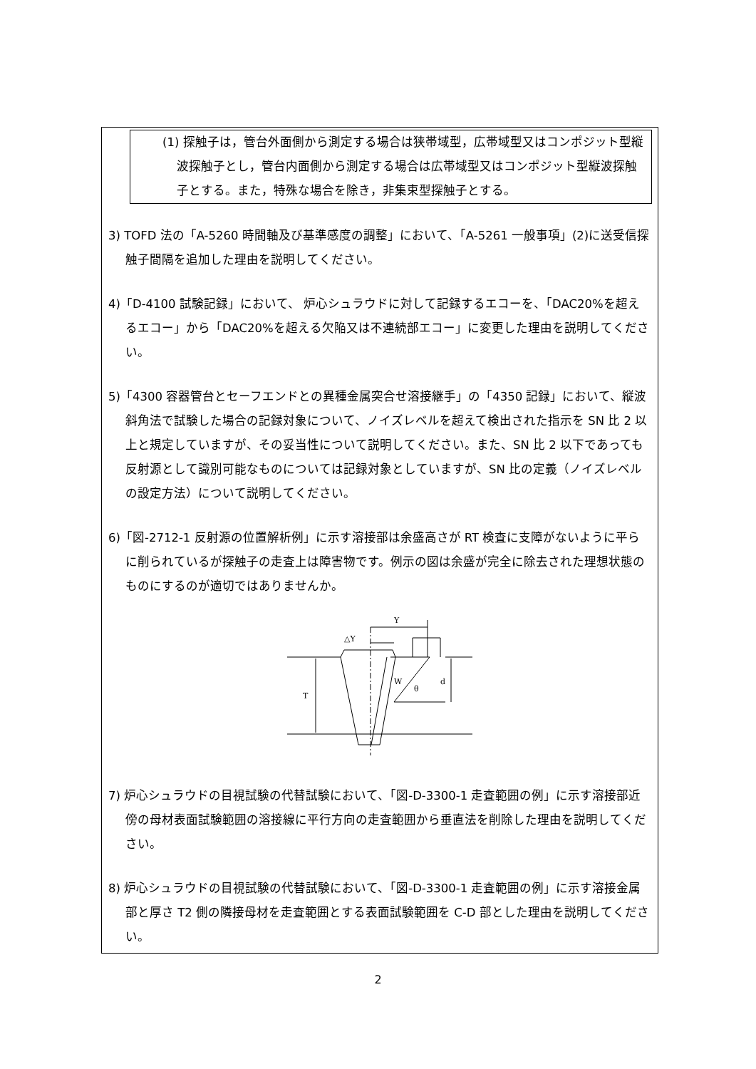(1) 探触子は，管台外面側から測定する場合は狭帯域型，広帯域型又はコンポジット型縦波探触子とし，管台内面側から測定する場合は広帯域型又はコンポジット型縦波探触子とする。また，特殊な場合を除き，非集束型探触子とする。
3) TOFD 法の「A-5260 時間軸及び基準感度の調整」において、「A-5261 一般事項」(2)に送受信探触子間隔を追加した理由を説明してください。
4)「D-4100 試験記録」において、 炉心シュラウドに対して記録するエコーを、「DAC20%を超えるエコー」から「DAC20%を超える欠陥又は不連続部エコー」に変更した理由を説明してください。
5)「4300 容器管台とセーフエンドとの異種金属突合せ溶接継手」の「4350 記録」において、縦波斜角法で試験した場合の記録対象について、ノイズレベルを超えて検出された指示を SN 比 2 以上と規定していますが、その妥当性について説明してください。また、SN 比 2 以下であっても反射源として識別可能なものについては記録対象としていますが、SN 比の定義（ノイズレベルの設定方法）について説明してください。
6)「図-2712-1 反射源の位置解析例」に示す溶接部は余盛高さが RT 検査に支障がないように平らに削られているが探触子の走査上は障害物です。例示の図は余盛が完全に除去された理想状態のものにするのが適切ではありませんか。
Y
△Y
W
θ
T
d
7) 炉心シュラウドの目視試験の代替試験において、「図-D-3300-1 走査範囲の例」に示す溶接部近傍の母材表面試験範囲の溶接線に平行方向の走査範囲から垂直法を削除した理由を説明してください。
8) 炉心シュラウドの目視試験の代替試験において、「図-D-3300-1 走査範囲の例」に示す溶接金属部と厚さ T2 側の隣接母材を走査範囲とする表面試験範囲を C-D 部とした理由を説明してください。
2